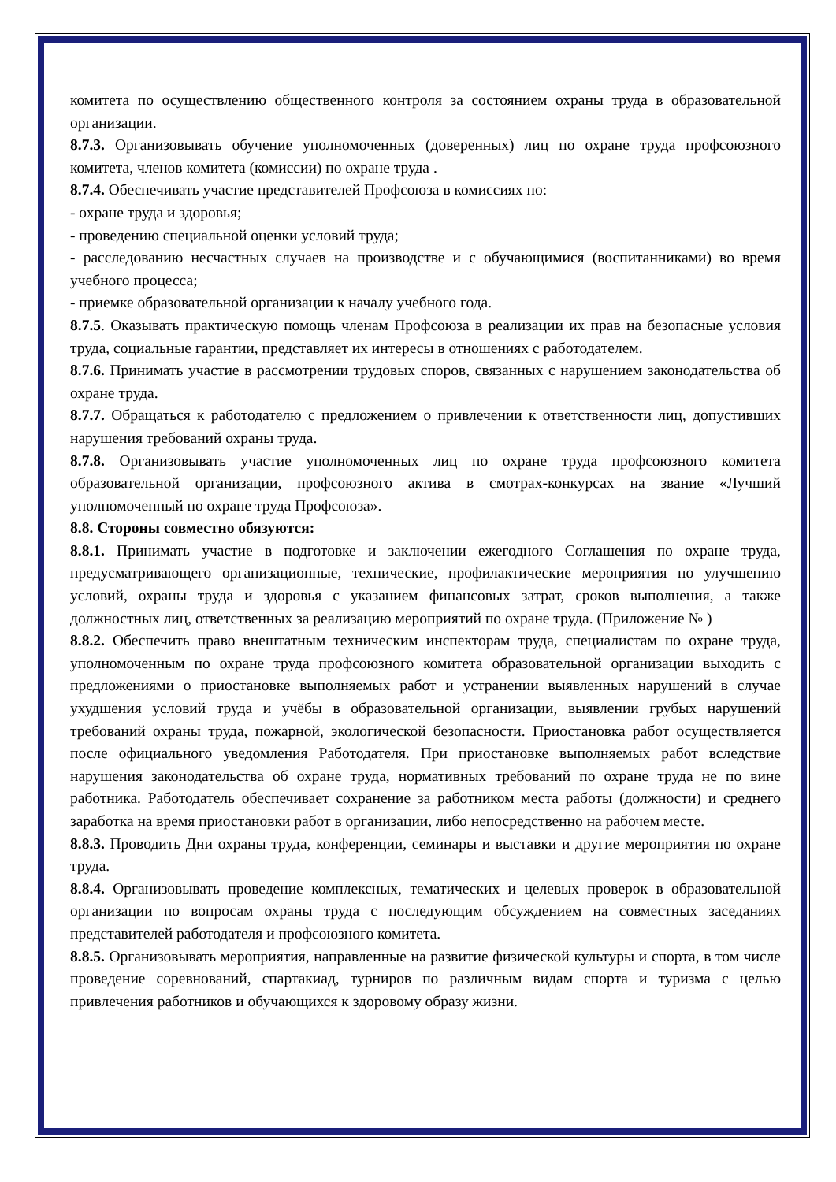комитета по осуществлению общественного контроля за состоянием охраны труда в образовательной организации.
8.7.3. Организовывать обучение уполномоченных (доверенных) лиц по охране труда профсоюзного комитета, членов комитета (комиссии) по охране труда .
8.7.4. Обеспечивать участие представителей Профсоюза в комиссиях по:
- охране труда и здоровья;
- проведению специальной оценки условий труда;
- расследованию несчастных случаев на производстве и с обучающимися (воспитанниками) во время учебного процесса;
- приемке образовательной организации к началу учебного года.
8.7.5. Оказывать практическую помощь членам Профсоюза в реализации их прав на безопасные условия труда, социальные гарантии, представляет их интересы в отношениях с работодателем.
8.7.6. Принимать участие в рассмотрении трудовых споров, связанных с нарушением законодательства об охране труда.
8.7.7. Обращаться к работодателю с предложением о привлечении к ответственности лиц, допустивших нарушения требований охраны труда.
8.7.8. Организовывать участие уполномоченных лиц по охране труда профсоюзного комитета образовательной организации, профсоюзного актива в смотрах-конкурсах на звание «Лучший уполномоченный по охране труда Профсоюза».
8.8. Стороны совместно обязуются:
8.8.1. Принимать участие в подготовке и заключении ежегодного Соглашения по охране труда, предусматривающего организационные, технические, профилактические мероприятия по улучшению условий, охраны труда и здоровья с указанием финансовых затрат, сроков выполнения, а также должностных лиц, ответственных за реализацию мероприятий по охране труда. (Приложение № )
8.8.2. Обеспечить право внештатным техническим инспекторам труда, специалистам по охране труда, уполномоченным по охране труда профсоюзного комитета образовательной организации выходить с предложениями о приостановке выполняемых работ и устранении выявленных нарушений в случае ухудшения условий труда и учёбы в образовательной организации, выявлении грубых нарушений требований охраны труда, пожарной, экологической безопасности. Приостановка работ осуществляется после официального уведомления Работодателя. При приостановке выполняемых работ вследствие нарушения законодательства об охране труда, нормативных требований по охране труда не по вине работника. Работодатель обеспечивает сохранение за работником места работы (должности) и среднего заработка на время приостановки работ в организации, либо непосредственно на рабочем месте.
8.8.3. Проводить Дни охраны труда, конференции, семинары и выставки и другие мероприятия по охране труда.
8.8.4. Организовывать проведение комплексных, тематических и целевых проверок в образовательной организации по вопросам охраны труда с последующим обсуждением на совместных заседаниях представителей работодателя и профсоюзного комитета.
8.8.5. Организовывать мероприятия, направленные на развитие физической культуры и спорта, в том числе проведение соревнований, спартакиад, турниров по различным видам спорта и туризма с целью привлечения работников и обучающихся к здоровому образу жизни.